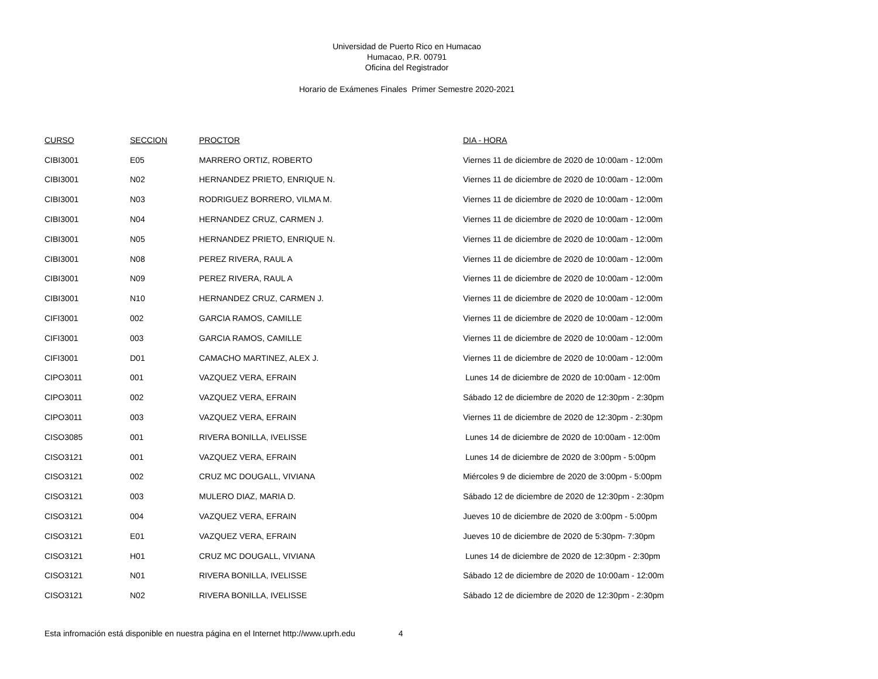Universidad de Puerto Rico en Humacao
Humacao, P.R. 00791
Oficina del Registrador
Horario de Exámenes Finales Primer Semestre 2020-2021
| CURSO | SECCION | PROCTOR | DIA - HORA |
| --- | --- | --- | --- |
| CIBI3001 | E05 | MARRERO ORTIZ, ROBERTO | Viernes 11 de diciembre de 2020 de 10:00am - 12:00m |
| CIBI3001 | N02 | HERNANDEZ PRIETO, ENRIQUE N. | Viernes 11 de diciembre de 2020 de 10:00am - 12:00m |
| CIBI3001 | N03 | RODRIGUEZ BORRERO, VILMA M. | Viernes 11 de diciembre de 2020 de 10:00am - 12:00m |
| CIBI3001 | N04 | HERNANDEZ CRUZ, CARMEN J. | Viernes 11 de diciembre de 2020 de 10:00am - 12:00m |
| CIBI3001 | N05 | HERNANDEZ PRIETO, ENRIQUE N. | Viernes 11 de diciembre de 2020 de 10:00am - 12:00m |
| CIBI3001 | N08 | PEREZ RIVERA, RAUL A | Viernes 11 de diciembre de 2020 de 10:00am - 12:00m |
| CIBI3001 | N09 | PEREZ RIVERA, RAUL A | Viernes 11 de diciembre de 2020 de 10:00am - 12:00m |
| CIBI3001 | N10 | HERNANDEZ CRUZ, CARMEN J. | Viernes 11 de diciembre de 2020 de 10:00am - 12:00m |
| CIFI3001 | 002 | GARCIA RAMOS, CAMILLE | Viernes 11 de diciembre de 2020 de 10:00am - 12:00m |
| CIFI3001 | 003 | GARCIA RAMOS, CAMILLE | Viernes 11 de diciembre de 2020 de 10:00am - 12:00m |
| CIFI3001 | D01 | CAMACHO MARTINEZ, ALEX J. | Viernes 11 de diciembre de 2020 de 10:00am - 12:00m |
| CIPO3011 | 001 | VAZQUEZ VERA, EFRAIN | Lunes 14 de diciembre de 2020 de 10:00am - 12:00m |
| CIPO3011 | 002 | VAZQUEZ VERA, EFRAIN | Sábado 12 de diciembre de 2020 de 12:30pm - 2:30pm |
| CIPO3011 | 003 | VAZQUEZ VERA, EFRAIN | Viernes 11 de diciembre de 2020 de 12:30pm - 2:30pm |
| CISO3085 | 001 | RIVERA BONILLA, IVELISSE | Lunes 14 de diciembre de 2020 de 10:00am - 12:00m |
| CISO3121 | 001 | VAZQUEZ VERA, EFRAIN | Lunes 14 de diciembre de 2020 de 3:00pm - 5:00pm |
| CISO3121 | 002 | CRUZ MC DOUGALL, VIVIANA | Miércoles 9 de diciembre de 2020 de 3:00pm - 5:00pm |
| CISO3121 | 003 | MULERO DIAZ, MARIA D. | Sábado 12 de diciembre de 2020 de 12:30pm - 2:30pm |
| CISO3121 | 004 | VAZQUEZ VERA, EFRAIN | Jueves 10 de diciembre de 2020 de 3:00pm - 5:00pm |
| CISO3121 | E01 | VAZQUEZ VERA, EFRAIN | Jueves 10 de diciembre de 2020 de 5:30pm- 7:30pm |
| CISO3121 | H01 | CRUZ MC DOUGALL, VIVIANA | Lunes 14 de diciembre de 2020 de 12:30pm - 2:30pm |
| CISO3121 | N01 | RIVERA BONILLA, IVELISSE | Sábado 12 de diciembre de 2020 de 10:00am - 12:00m |
| CISO3121 | N02 | RIVERA BONILLA, IVELISSE | Sábado 12 de diciembre de 2020 de 12:30pm - 2:30pm |
Esta infromación está disponible en nuestra página en el Internet http://www.uprh.edu 4